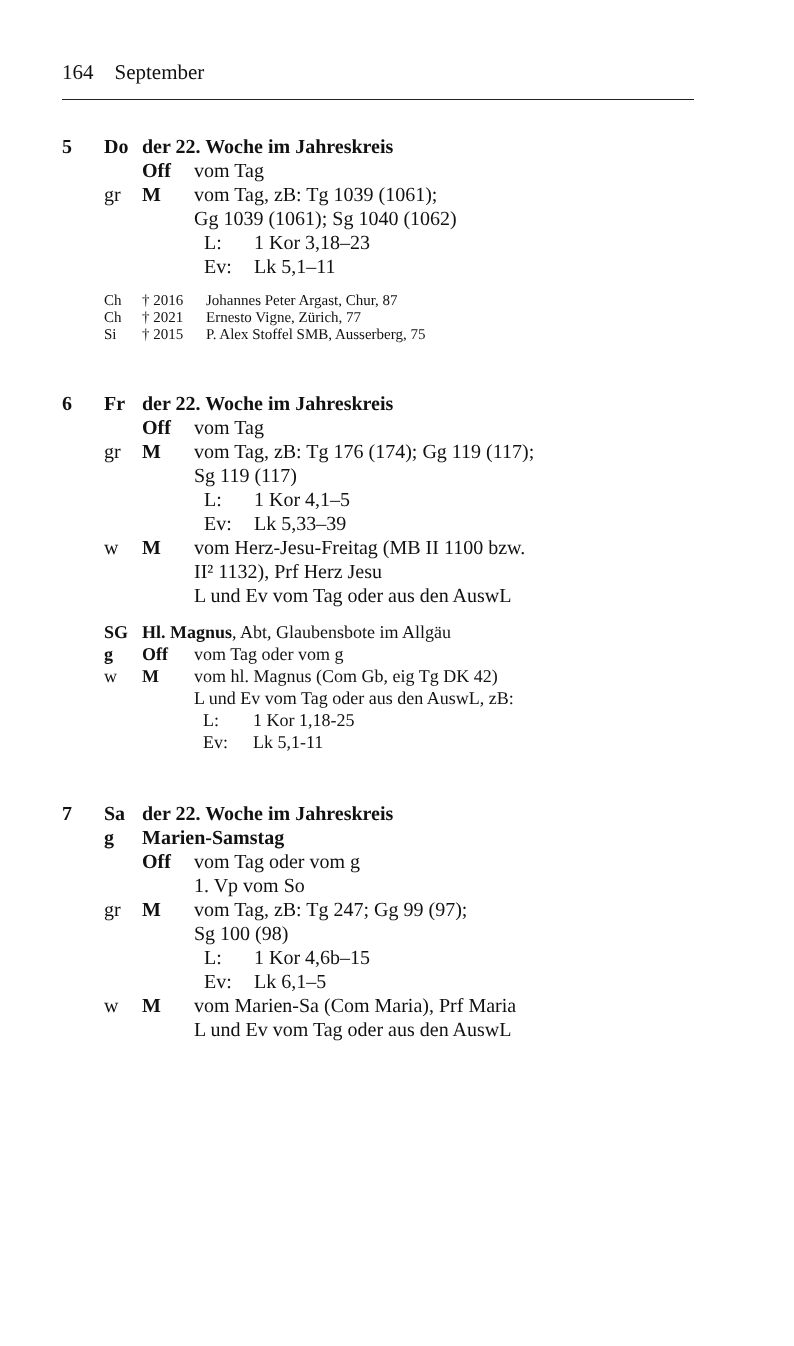164 September
5 Do der 22. Woche im Jahreskreis
Off vom Tag
gr M vom Tag, zB: Tg 1039 (1061);
Gg 1039 (1061); Sg 1040 (1062)
L: 1 Kor 3,18–23
Ev: Lk 5,1–11
Ch † 2016 Johannes Peter Argast, Chur, 87
Ch † 2021 Ernesto Vigne, Zürich, 77
Si † 2015 P. Alex Stoffel SMB, Ausserberg, 75
6 Fr der 22. Woche im Jahreskreis
Off vom Tag
gr M vom Tag, zB: Tg 176 (174); Gg 119 (117);
Sg 119 (117)
L: 1 Kor 4,1–5
Ev: Lk 5,33–39
w M vom Herz-Jesu-Freitag (MB II 1100 bzw.
II² 1132), Prf Herz Jesu
L und Ev vom Tag oder aus den AuswL
SG Hl. Magnus, Abt, Glaubensbote im Allgäu
g Off vom Tag oder vom g
w M vom hl. Magnus (Com Gb, eig Tg DK 42)
L und Ev vom Tag oder aus den AuswL, zB:
L: 1 Kor 1,18-25
Ev: Lk 5,1-11
7 Sa der 22. Woche im Jahreskreis
g Marien-Samstag
Off vom Tag oder vom g
1. Vp vom So
gr M vom Tag, zB: Tg 247; Gg 99 (97);
Sg 100 (98)
L: 1 Kor 4,6b–15
Ev: Lk 6,1–5
w M vom Marien-Sa (Com Maria), Prf Maria
L und Ev vom Tag oder aus den AuswL